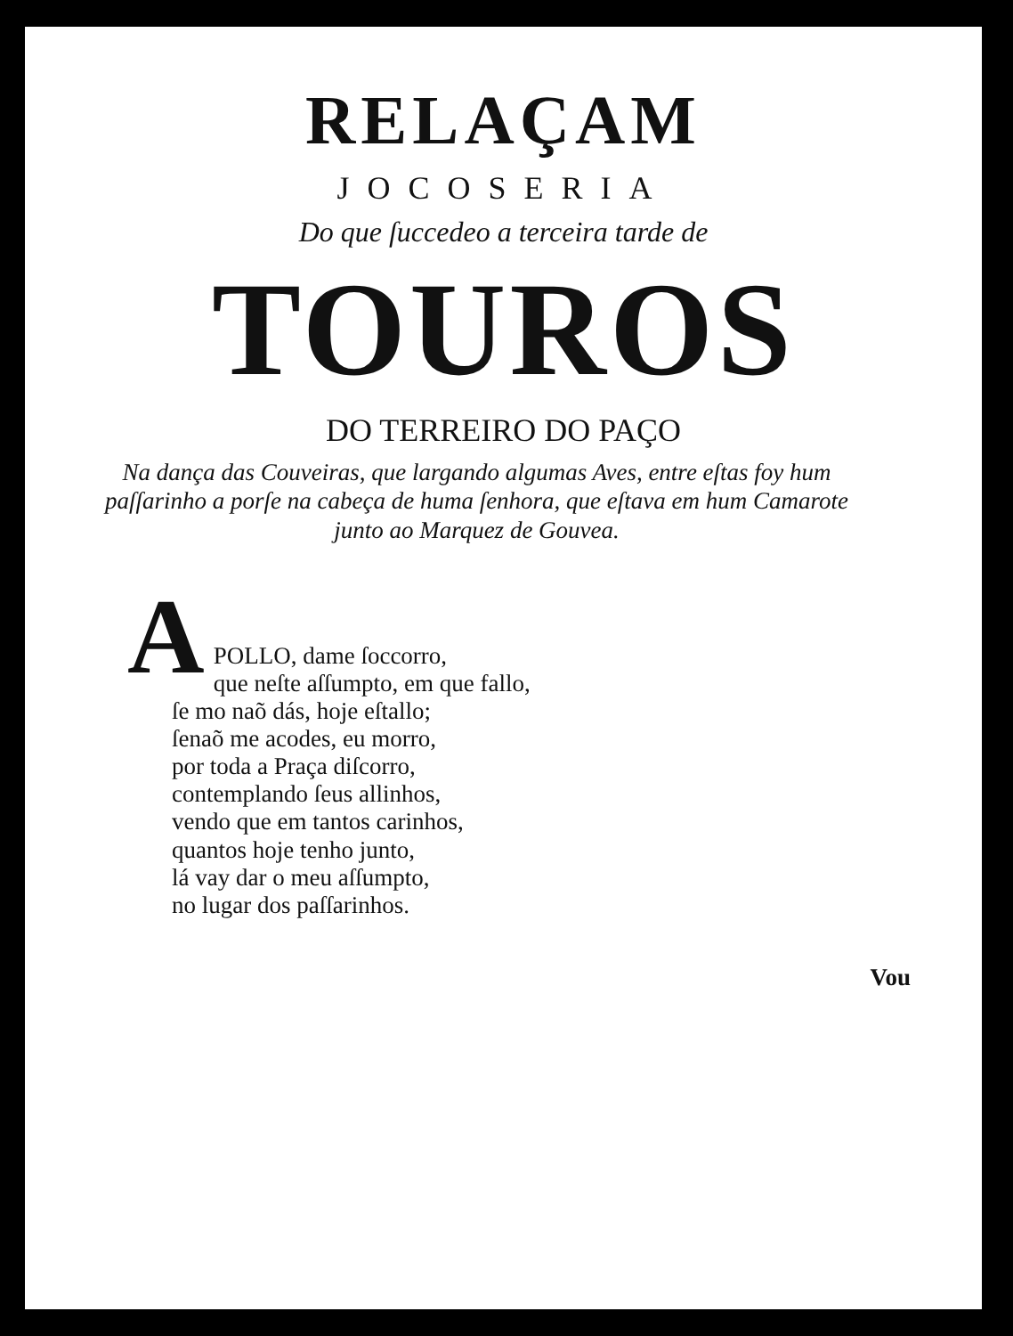RELAÇAM
JOCOSERIA
Do que ſuccedeo a terceira tarde de
TOUROS
DO TERREIRO DO PAÇO
Na dança das Couveiras, que largando algumas Aves, entre eſtas foy hum paſſarinho a porſe na cabeça de huma ſenhora, que eſtava em hum Camarote junto ao Marquez de Gouvea.
APOLLO, dame ſoccorro,
que neſte aſſumpto, em que fallo,
ſe mo naõ dás, hoje eſtallo;
ſenaõ me acodes, eu morro,
por toda a Praça diſcorro,
contemplando ſeus allinhos,
vendo que em tantos carinhos,
quantos hoje tenho junto,
lá vay dar o meu aſſumpto,
no lugar dos paſſarinhos.
Vou